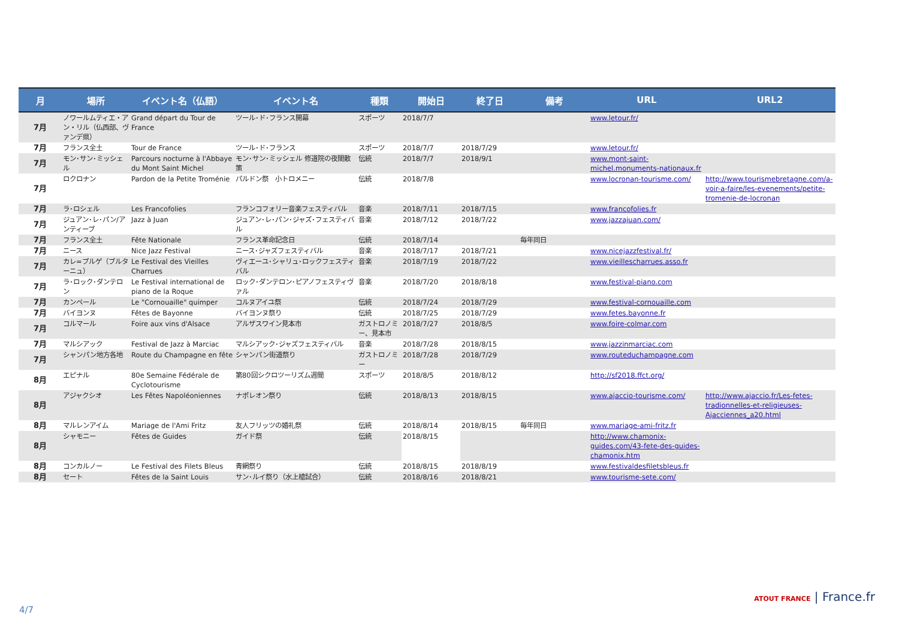| 月 | 場所 | イベント名（仏語） | イベント名 | 種類 | 開始日 | 終了日 | 備考 | URL | URL2 |
| --- | --- | --- | --- | --- | --- | --- | --- | --- | --- |
| 7月 | ノワールムティエ・アン・リル（仏西部、ヴァンデ県） | Grand départ du Tour de France | ツール･ド･フランス開幕 | スポーツ | 2018/7/7 | | | www.letour.fr/ | |
| 7月 | フランス全土 | Tour de France | ツール･ド･フランス | スポーツ | 2018/7/7 | 2018/7/29 | | www.letour.fr/ | |
| 7月 | モン･サン･ミッシェル | Parcours nocturne à l'Abbaye du Mont Saint Michel | モン･サン･ミッシェル 修道院の夜間散策 | 伝統 | 2018/7/7 | 2018/9/1 | | www.mont-saint-michel.monuments-nationaux.fr | |
| 7月 | ロクロナン | Pardon de la Petite Troménie | パルドン祭 小トロメニー | 伝統 | 2018/7/8 | | | www.locronan-tourisme.com/ | http://www.tourismebretagne.com/a-voir-a-faire/les-evenements/petite-tromenie-de-locronan |
| 7月 | ラ･ロシェル | Les Francofolies | フランコフォリー音楽フェスティバル | 音楽 | 2018/7/11 | 2018/7/15 | | www.francofolies.fr | |
| 7月 | ジュアン･レ･パン/アンティーブ | Jazz à Juan | ジュアン･レ･パン･ジャズ･フェスティバル | 音楽 | 2018/7/12 | 2018/7/22 | | www.jazzajuan.com/ | |
| 7月 | フランス全土 | Fête Nationale | フランス革命記念日 | 伝統 | 2018/7/14 | | 毎年同日 | | |
| 7月 | ニース | Nice Jazz Festival | ニース･ジャズフェスティバル | 音楽 | 2018/7/17 | 2018/7/21 | | www.nicejazzfestival.fr/ | |
| 7月 | カレ=プルゲ（ブルターニュ） | Le Festival des Vieilles Charrues | ヴィエーユ･シャリュ･ロックフェスティバル | 音楽 | 2018/7/19 | 2018/7/22 | | www.vieillescharrues.asso.fr | |
| 7月 | ラ･ロック･ダンテロン | Le Festival international de piano de la Roque | ロック･ダンテロン･ピアノフェスティヴァル | 音楽 | 2018/7/20 | 2018/8/18 | | www.festival-piano.com | |
| 7月 | カンペール | Le "Cornouaille" quimper | コルヌアイユ祭 | 伝統 | 2018/7/24 | 2018/7/29 | | www.festival-cornouaille.com | |
| 7月 | バイヨンヌ | Fêtes de Bayonne | バイヨンヌ祭り | 伝統 | 2018/7/25 | 2018/7/29 | | www.fetes.bayonne.fr | |
| 7月 | コルマール | Foire aux vins d'Alsace | アルザスワイン見本市 | ガストロノミー、見本市 | 2018/7/27 | 2018/8/5 | | www.foire-colmar.com | |
| 7月 | マルシアック | Festival de Jazz à Marciac | マルシアック･ジャズフェスティバル | 音楽 | 2018/7/28 | 2018/8/15 | | www.jazzinmarciac.com | |
| 7月 | シャンパン地方各地 | Route du Champagne en fête | シャンパン街道祭り | ガストロノミー | 2018/7/28 | 2018/7/29 | | www.routeduchampagne.com | |
| 8月 | エピナル | 80e Semaine Fédérale de Cyclotourisme | 第80回シクロツーリズム週間 | スポーツ | 2018/8/5 | 2018/8/12 | | http://sf2018.ffct.org/ | |
| 8月 | アジャクシオ | Les Fêtes Napoléoniennes | ナポレオン祭り | 伝統 | 2018/8/13 | 2018/8/15 | | www.ajaccio-tourisme.com/ | http://www.ajaccio.fr/Les-fetes-tradionnelles-et-religieuses-Ajacciennes_a20.html |
| 8月 | マルレンアイム | Mariage de l'Ami Fritz | 友人フリッツの婚礼祭 | 伝統 | 2018/8/14 | 2018/8/15 | 毎年同日 | www.mariage-ami-fritz.fr | |
| 8月 | シャモニー | Fêtes de Guides | ガイド祭 | 伝統 | 2018/8/15 | | | http://www.chamonix-guides.com/43-fete-des-guides-chamonix.htm | |
| 8月 | コンカルノー | Le Festival des Filets Bleus | 青網祭り | 伝統 | 2018/8/15 | 2018/8/19 | | www.festivaldesfiletsbleus.fr | |
| 8月 | セート | Fêtes de la Saint Louis | サン･ルイ祭り（水上槍試合） | 伝統 | 2018/8/16 | 2018/8/21 | | www.tourisme-sete.com/ | |
4/7
ATOUT FRANCE | France.fr